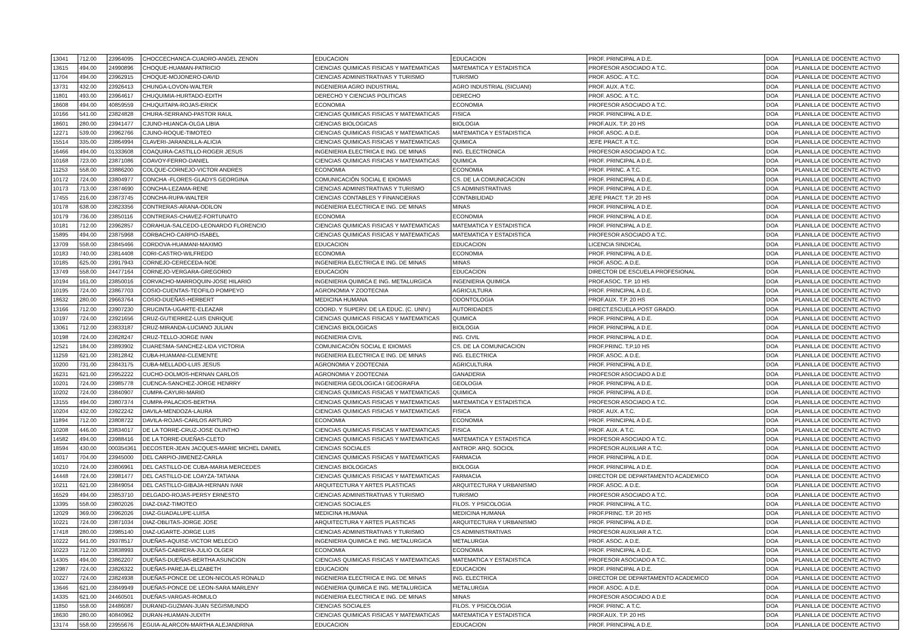| 13041 | 712.00 | 23964095 | CHOCCECHANCA-CUADRO-ANGEL ZENON | EDUCACION | EDUCACION | PROF. PRINCIPAL A D.E. | DOA | PLANILLA DE DOCENTE ACTIVO |
| 13615 | 494.00 | 24990896 | CHOQUE-HUAMAN-PATRICIO | CIENCIAS QUIMICAS FISICAS Y MATEMATICAS | MATEMATICA Y ESTADISTICA | PROFESOR ASOCIADO A T.C. | DOA | PLANILLA DE DOCENTE ACTIVO |
| 11704 | 494.00 | 23962915 | CHOQUE-MOJONERO-DAVID | CIENCIAS ADMINISTRATIVAS Y TURISMO | TURISMO | PROF. ASOC. A T.C. | DOA | PLANILLA DE DOCENTE ACTIVO |
| 13731 | 432.00 | 23926413 | CHUNGA-LOVON-WALTER | INGENIERIA AGRO INDUSTRIAL | AGRO INDUSTRIAL (SICUANI) | PROF. AUX. A T.C. | DOA | PLANILLA DE DOCENTE ACTIVO |
| 11801 | 493.00 | 23964617 | CHUQUIMIA-HURTADO-EDITH | DERECHO Y CIENCIAS POLITICAS | DERECHO | PROF. ASOC. A T.C. | DOA | PLANILLA DE DOCENTE ACTIVO |
| 18608 | 494.00 | 40859559 | CHUQUITAPA-ROJAS-ERICK | ECONOMIA | ECONOMIA | PROFESOR ASOCIADO A T.C. | DOA | PLANILLA DE DOCENTE ACTIVO |
| 10166 | 541.00 | 23824828 | CHURA-SERRANO-PASTOR RAUL | CIENCIAS QUIMICAS FISICAS Y MATEMATICAS | FISICA | PROF. PRINCIPAL A D.E. | DOA | PLANILLA DE DOCENTE ACTIVO |
| 18601 | 280.00 | 23941477 | CJUNO-HUANCA-OLGA LIBIA | CIENCIAS BIOLOGICAS | BIOLOGIA | PROF.AUX. T.P. 20 HS | DOA | PLANILLA DE DOCENTE ACTIVO |
| 12271 | 539.00 | 23962766 | CJUNO-ROQUE-TIMOTEO | CIENCIAS QUIMICAS FISICAS Y MATEMATICAS | MATEMATICA Y ESTADISTICA | PROF. ASOC. A D.E. | DOA | PLANILLA DE DOCENTE ACTIVO |
| 15514 | 335.00 | 23864994 | CLAVERI-JARANDILLA-ALICIA | CIENCIAS QUIMICAS FISICAS Y MATEMATICAS | QUIMICA | JEFE PRACT. A T.C. | DOA | PLANILLA DE DOCENTE ACTIVO |
| 16466 | 494.00 | 01333608 | COAQUIRA-CASTILLO-ROGER JESUS | INGENIERIA ELECTRICA E ING. DE MINAS | ING. ELECTRONICA | PROFESOR ASOCIADO A T.C. | DOA | PLANILLA DE DOCENTE ACTIVO |
| 10168 | 723.00 | 23871086 | COAVOY-FERRO-DANIEL | CIENCIAS QUIMICAS FISICAS Y MATEMATICAS | QUIMICA | PROF. PRINCIPAL A D.E. | DOA | PLANILLA DE DOCENTE ACTIVO |
| 11253 | 558.00 | 23886200 | COLQUE-CORNEJO-VICTOR ANDRES | ECONOMIA | ECONOMIA | PROF. PRINC. A T.C. | DOA | PLANILLA DE DOCENTE ACTIVO |
| 10172 | 724.00 | 23804977 | CONCHA -FLORES-GLADYS GEORGINA | COMUNICACIÓN SOCIAL E IDIOMAS | CS. DE LA COMUNICACION | PROF. PRINCIPAL A D.E. | DOA | PLANILLA DE DOCENTE ACTIVO |
| 10173 | 713.00 | 23874690 | CONCHA-LEZAMA-RENE | CIENCIAS ADMINISTRATIVAS Y TURISMO | CS ADMINISTRATIVAS | PROF. PRINCIPAL A D.E. | DOA | PLANILLA DE DOCENTE ACTIVO |
| 17455 | 216.00 | 23873745 | CONCHA-RUPA-WALTER | CIENCIAS CONTABLES Y FINANCIERAS | CONTABILIDAD | JEFE PRACT. T.P. 20 HS | DOA | PLANILLA DE DOCENTE ACTIVO |
| 10178 | 638.00 | 23823356 | CONTRERAS-ARANA-ODILON | INGENIERIA ELECTRICA E ING. DE MINAS | MINAS | PROF. PRINCIPAL A D.E. | DOA | PLANILLA DE DOCENTE ACTIVO |
| 10179 | 736.00 | 23850116 | CONTRERAS-CHAVEZ-FORTUNATO | ECONOMIA | ECONOMIA | PROF. PRINCIPAL A D.E. | DOA | PLANILLA DE DOCENTE ACTIVO |
| 10181 | 712.00 | 23962857 | CORAHUA-SALCEDO-LEONARDO FLORENCIO | CIENCIAS QUIMICAS FISICAS Y MATEMATICAS | MATEMATICA Y ESTADISTICA | PROF. PRINCIPAL A D.E. | DOA | PLANILLA DE DOCENTE ACTIVO |
| 15895 | 494.00 | 23875968 | CORBACHO-CARPIO-ISABEL | CIENCIAS QUIMICAS FISICAS Y MATEMATICAS | MATEMATICA Y ESTADISTICA | PROFESOR ASOCIADO A T.C. | DOA | PLANILLA DE DOCENTE ACTIVO |
| 13709 | 558.00 | 23845466 | CORDOVA-HUAMANI-MAXIMO | EDUCACION | EDUCACION | LICENCIA SINDICAL | DOA | PLANILLA DE DOCENTE ACTIVO |
| 10183 | 740.00 | 23814408 | CORI-CASTRO-WILFREDO | ECONOMIA | ECONOMIA | PROF. PRINCIPAL A D.E. | DOA | PLANILLA DE DOCENTE ACTIVO |
| 10185 | 625.00 | 23917943 | CORNEJO-CERECEDA-NOE | INGENIERIA ELECTRICA E ING. DE MINAS | MINAS | PROF. ASOC. A D.E. | DOA | PLANILLA DE DOCENTE ACTIVO |
| 13749 | 558.00 | 24477164 | CORNEJO-VERGARA-GREGORIO | EDUCACION | EDUCACION | DIRECTOR DE ESCUELA PROFESIONAL | DOA | PLANILLA DE DOCENTE ACTIVO |
| 10194 | 161.00 | 23850016 | CORVACHO-MARROQUIN-JOSE HILARIO | INGENIERIA QUIMICA E ING. METALURGICA | INGENIERIA QUIMICA | PROF.ASOC. T.P. 10 HS | DOA | PLANILLA DE DOCENTE ACTIVO |
| 10195 | 724.00 | 23867703 | COSIO-CUENTAS-TEOFILO POMPEYO | AGRONOMIA Y ZOOTECNIA | AGRICULTURA | PROF. PRINCIPAL A D.E. | DOA | PLANILLA DE DOCENTE ACTIVO |
| 18632 | 280.00 | 29663764 | COSIO-DUEÑAS-HERBERT | MEDICINA HUMANA | ODONTOLOGIA | PROF.AUX. T.P. 20 HS | DOA | PLANILLA DE DOCENTE ACTIVO |
| 13166 | 712.00 | 23907230 | CRUCINTA-UGARTE-ELEAZAR | COORD. Y SUPERV. DE LA EDUC. (C. UNIV.) | AUTORIDADES | DIRECT.ESCUELA POST GRADO. | DOA | PLANILLA DE DOCENTE ACTIVO |
| 10197 | 724.00 | 23921656 | CRUZ-GUTIERREZ-LUIS ENRIQUE | CIENCIAS QUIMICAS FISICAS Y MATEMATICAS | QUIMICA | PROF. PRINCIPAL A D.E. | DOA | PLANILLA DE DOCENTE ACTIVO |
| 13061 | 712.00 | 23833187 | CRUZ-MIRANDA-LUCIANO JULIAN | CIENCIAS BIOLOGICAS | BIOLOGIA | PROF. PRINCIPAL A D.E. | DOA | PLANILLA DE DOCENTE ACTIVO |
| 10198 | 724.00 | 23828247 | CRUZ-TELLO-JORGE IVAN | INGENIERIA CIVIL | ING. CIVIL | PROF. PRINCIPAL A D.E. | DOA | PLANILLA DE DOCENTE ACTIVO |
| 12521 | 184.00 | 23893902 | CUARESMA-SANCHEZ-LIDA VICTORIA | COMUNICACIÓN SOCIAL E IDIOMAS | CS. DE LA COMUNICACION | PROF.PRINC. T.P.10 HS | DOA | PLANILLA DE DOCENTE ACTIVO |
| 11259 | 621.00 | 23812842 | CUBA-HUAMANI-CLEMENTE | INGENIERIA ELECTRICA E ING. DE MINAS | ING. ELECTRICA | PROF. ASOC. A D.E. | DOA | PLANILLA DE DOCENTE ACTIVO |
| 10200 | 731.00 | 23843175 | CUBA-MELLADO-LUIS JESUS | AGRONOMIA Y ZOOTECNIA | AGRICULTURA | PROF. PRINCIPAL A D.E. | DOA | PLANILLA DE DOCENTE ACTIVO |
| 16231 | 621.00 | 23952222 | CUCHO-DOLMOS-HERNAN CARLOS | AGRONOMIA Y ZOOTECNIA | GANADERIA | PROFESOR ASOCIADO A D.E | DOA | PLANILLA DE DOCENTE ACTIVO |
| 10201 | 724.00 | 23985778 | CUENCA-SANCHEZ-JORGE HENRRY | INGENIERIA GEOLOGICA I GEOGRAFIA | GEOLOGIA | PROF. PRINCIPAL A D.E. | DOA | PLANILLA DE DOCENTE ACTIVO |
| 10202 | 724.00 | 23840907 | CUMPA-CAYURI-MARIO | CIENCIAS QUIMICAS FISICAS Y MATEMATICAS | QUIMICA | PROF. PRINCIPAL A D.E. | DOA | PLANILLA DE DOCENTE ACTIVO |
| 13155 | 494.00 | 23807374 | CUMPA-PALACIOS-BERTHA | CIENCIAS QUIMICAS FISICAS Y MATEMATICAS | MATEMATICA Y ESTADISTICA | PROFESOR ASOCIADO A T.C. | DOA | PLANILLA DE DOCENTE ACTIVO |
| 10204 | 432.00 | 23922242 | DAVILA-MENDOZA-LAURA | CIENCIAS QUIMICAS FISICAS Y MATEMATICAS | FISICA | PROF. AUX. A T.C. | DOA | PLANILLA DE DOCENTE ACTIVO |
| 11894 | 712.00 | 23808722 | DAVILA-ROJAS-CARLOS ARTURO | ECONOMIA | ECONOMIA | PROF. PRINCIPAL A D.E. | DOA | PLANILLA DE DOCENTE ACTIVO |
| 10208 | 446.00 | 23834017 | DE LA TORRE-CRUZ-JOSE OLINTHO | CIENCIAS QUIMICAS FISICAS Y MATEMATICAS | FISICA | PROF. AUX. A T.C. | DOA | PLANILLA DE DOCENTE ACTIVO |
| 14582 | 494.00 | 23988416 | DE LA TORRE-DUEÑAS-CLETO | CIENCIAS QUIMICAS FISICAS Y MATEMATICAS | MATEMATICA Y ESTADISTICA | PROFESOR ASOCIADO A T.C. | DOA | PLANILLA DE DOCENTE ACTIVO |
| 18594 | 430.00 | 000354361 | DECOSTER-JEAN JACQUES-MARIE MICHEL DANIEL | CIENCIAS SOCIALES | ANTROP. ARQ. SOCIOL | PROFESOR AUXILIAR A T.C. | DOA | PLANILLA DE DOCENTE ACTIVO |
| 14017 | 704.00 | 23945000 | DEL CARPIO-JIMENEZ-CARLA | CIENCIAS QUIMICAS FISICAS Y MATEMATICAS | FARMACIA | PROF. PRINCIPAL A D.E. | DOA | PLANILLA DE DOCENTE ACTIVO |
| 10210 | 724.00 | 23806961 | DEL CASTILLO-DE CUBA-MARIA MERCEDES | CIENCIAS BIOLOGICAS | BIOLOGIA | PROF. PRINCIPAL A D.E. | DOA | PLANILLA DE DOCENTE ACTIVO |
| 14448 | 724.00 | 23981477 | DEL CASTILLO-DE LOAYZA-TATIANA | CIENCIAS QUIMICAS FISICAS Y MATEMATICAS | FARMACIA | DIRECTOR DE DEPARTAMENTO ACADEMICO | DOA | PLANILLA DE DOCENTE ACTIVO |
| 10211 | 621.00 | 23849054 | DEL CASTILLO-GIBAJA-HERNAN IVAR | ARQUITECTURA Y ARTES PLASTICAS | ARQUITECTURA Y URBANISMO | PROF. ASOC. A D.E. | DOA | PLANILLA DE DOCENTE ACTIVO |
| 16529 | 494.00 | 23853710 | DELGADO-ROJAS-PERSY ERNESTO | CIENCIAS ADMINISTRATIVAS Y TURISMO | TURISMO | PROFESOR ASOCIADO A T.C. | DOA | PLANILLA DE DOCENTE ACTIVO |
| 13395 | 558.00 | 23802026 | DIAZ-DIAZ-TIMOTEO | CIENCIAS SOCIALES | FILOS. Y PSICOLOGIA | PROF. PRINCIPAL A T.C. | DOA | PLANILLA DE DOCENTE ACTIVO |
| 12029 | 369.00 | 23962026 | DIAZ-GUADALUPE-LUISA | MEDICINA HUMANA | MEDICINA HUMANA | PROF.PRINC. T.P. 20 HS | DOA | PLANILLA DE DOCENTE ACTIVO |
| 10221 | 724.00 | 23871034 | DIAZ-OBLITAS-JORGE JOSE | ARQUITECTURA Y ARTES PLASTICAS | ARQUITECTURA Y URBANISMO | PROF. PRINCIPAL A D.E. | DOA | PLANILLA DE DOCENTE ACTIVO |
| 17418 | 280.00 | 23985140 | DIAZ-UGARTE-JORGE LUIS | CIENCIAS ADMINISTRATIVAS Y TURISMO | CS ADMINISTRATIVAS | PROFESOR AUXILIAR A T.C. | DOA | PLANILLA DE DOCENTE ACTIVO |
| 10222 | 641.00 | 29378517 | DUEÑAS-AQUISE-VICTOR MELECIO | INGENIERIA QUIMICA E ING. METALURGICA | METALURGIA | PROF. ASOC. A D.E. | DOA | PLANILLA DE DOCENTE ACTIVO |
| 10223 | 712.00 | 23838993 | DUEÑAS-CABRERA-JULIO OLGER | ECONOMIA | ECONOMIA | PROF. PRINCIPAL A D.E. | DOA | PLANILLA DE DOCENTE ACTIVO |
| 14305 | 494.00 | 23862207 | DUEÑAS-DUEÑAS-BERTHA ASUNCION | CIENCIAS QUIMICAS FISICAS Y MATEMATICAS | MATEMATICA Y ESTADISTICA | PROFESOR ASOCIADO A T.C. | DOA | PLANILLA DE DOCENTE ACTIVO |
| 12987 | 724.00 | 23826322 | DUEÑAS-PAREJA-ELIZABETH | EDUCACION | EDUCACION | PROF. PRINCIPAL A D.E. | DOA | PLANILLA DE DOCENTE ACTIVO |
| 10227 | 724.00 | 23824938 | DUEÑAS-PONCE DE LEON-NICOLAS RONALD | INGENIERIA ELECTRICA E ING. DE MINAS | ING. ELECTRICA | DIRECTOR DE DEPARTAMENTO ACADEMICO | DOA | PLANILLA DE DOCENTE ACTIVO |
| 13646 | 621.00 | 23849949 | DUEÑAS-PONCE DE LEON-SARA MARLENY | INGENIERIA QUIMICA E ING. METALURGICA | METALURGIA | PROF. ASOC. A D.E. | DOA | PLANILLA DE DOCENTE ACTIVO |
| 14335 | 621.00 | 24460501 | DUEÑAS-VARGAS-ROMULO | INGENIERIA ELECTRICA E ING. DE MINAS | MINAS | PROFESOR ASOCIADO A D.E | DOA | PLANILLA DE DOCENTE ACTIVO |
| 11850 | 558.00 | 24486087 | DURAND-GUZMAN-JUAN SEGISMUNDO | CIENCIAS SOCIALES | FILOS. Y PSICOLOGIA | PROF. PRINC. A T.C. | DOA | PLANILLA DE DOCENTE ACTIVO |
| 18630 | 280.00 | 40840962 | DURAN-HUAMAN-JUDITH | CIENCIAS QUIMICAS FISICAS Y MATEMATICAS | MATEMATICA Y ESTADISTICA | PROF.AUX. T.P. 20 HS | DOA | PLANILLA DE DOCENTE ACTIVO |
| 13174 | 558.00 | 23955676 | EGUIA-ALARCON-MARTHA ALEJANDRINA | EDUCACION | EDUCACION | PROF. PRINCIPAL A D.E. | DOA | PLANILLA DE DOCENTE ACTIVO |